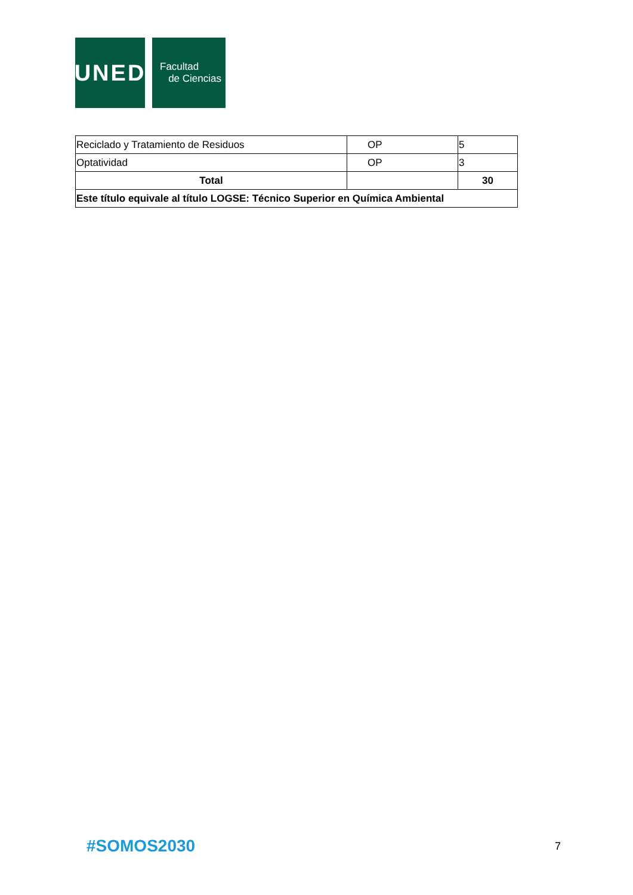UNED
Facultad
de Ciencias
| Reciclado y Tratamiento de Residuos | OP | 5 |
| Optatividad | OP | 3 |
| Total | | 30 |
| Este título equivale al título LOGSE: Técnico Superior en Química Ambiental | | |
#SOMOS2030 7